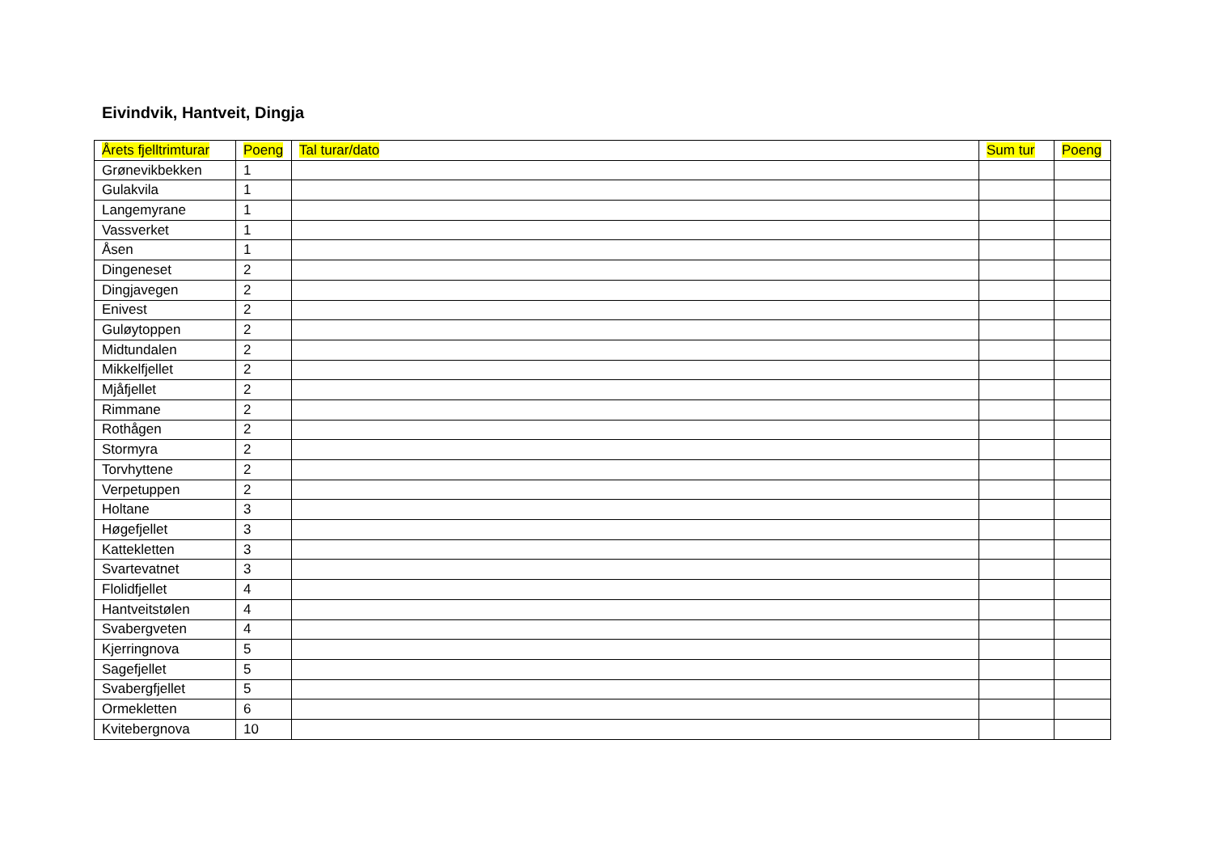Eivindvik, Hantveit, Dingja
| Årets fjelltrimturar | Poeng | Tal turar/dato | Sum tur | Poeng |
| --- | --- | --- | --- | --- |
| Grønevikbekken | 1 | | | |
| Gulakvila | 1 | | | |
| Langemyrane | 1 | | | |
| Vassverket | 1 | | | |
| Åsen | 1 | | | |
| Dingeneset | 2 | | | |
| Dingjavegen | 2 | | | |
| Enivest | 2 | | | |
| Guløytoppen | 2 | | | |
| Midtundalen | 2 | | | |
| Mikkelfjellet | 2 | | | |
| Mjåfjellet | 2 | | | |
| Rimmane | 2 | | | |
| Rothågen | 2 | | | |
| Stormyra | 2 | | | |
| Torvhyttene | 2 | | | |
| Verpetuppen | 2 | | | |
| Holtane | 3 | | | |
| Høgefjellet | 3 | | | |
| Kattekletten | 3 | | | |
| Svartevatnet | 3 | | | |
| Flolidfjellet | 4 | | | |
| Hantveitstølen | 4 | | | |
| Svabergveten | 4 | | | |
| Kjerringnova | 5 | | | |
| Sagefjellet | 5 | | | |
| Svabergfjellet | 5 | | | |
| Ormekletten | 6 | | | |
| Kvitebergnova | 10 | | | |